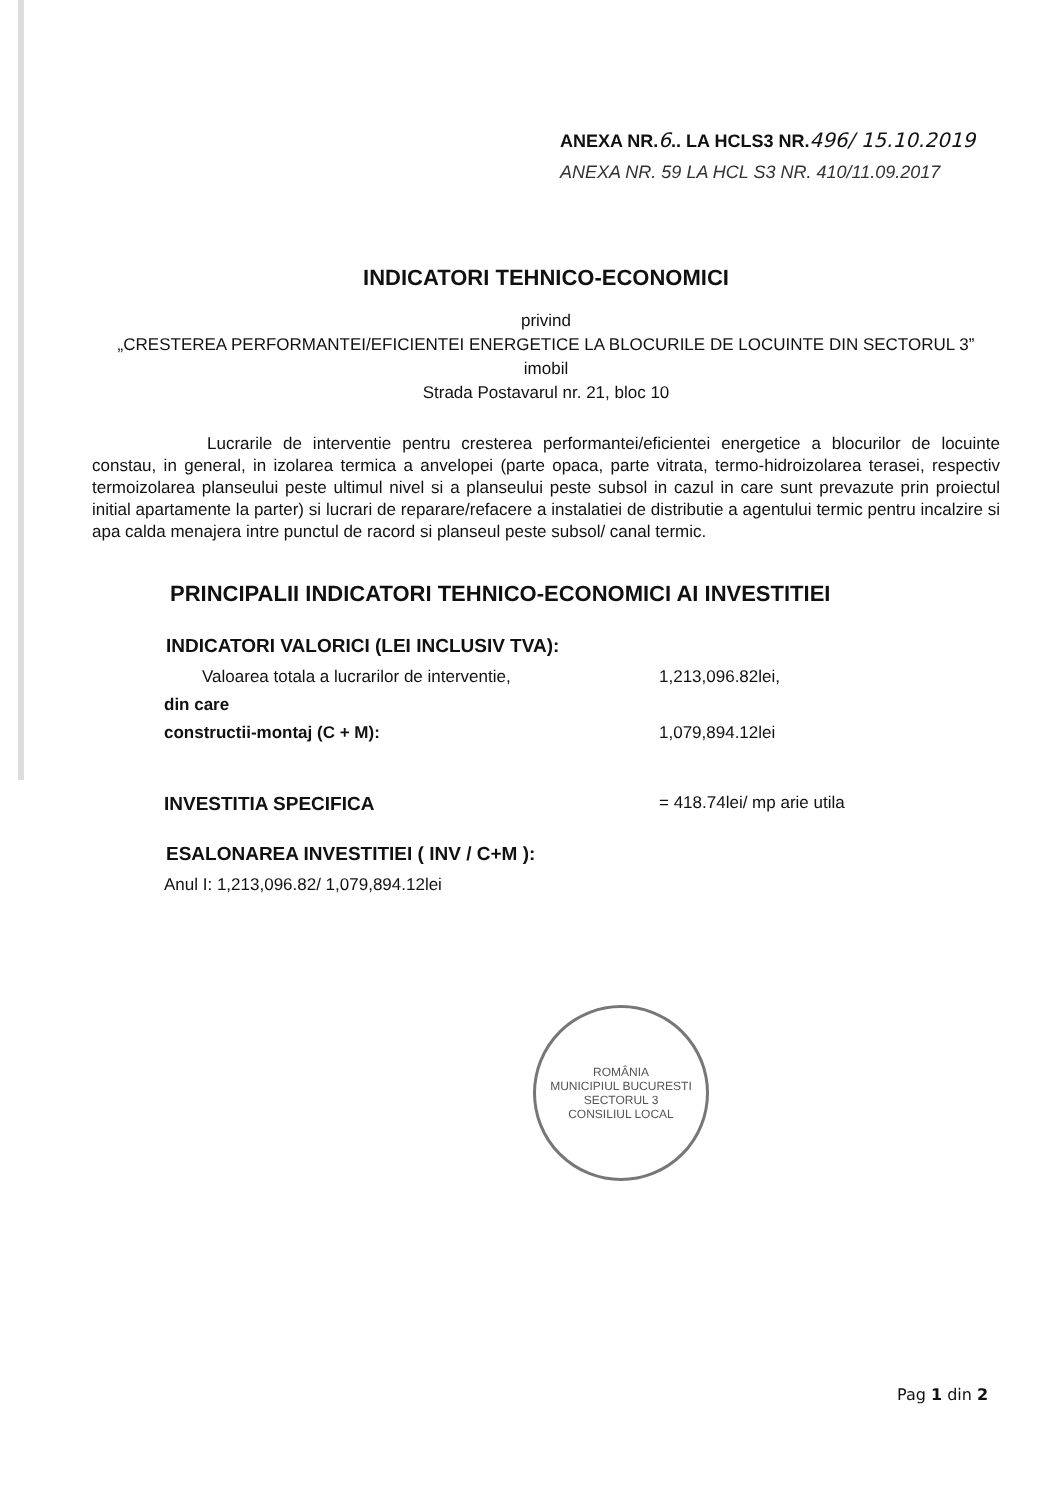ANEXA NR.6.. LA HCLS3 NR.496/ 15.10.2019
ANEXA NR. 59 LA HCL S3 NR. 410/11.09.2017
INDICATORI TEHNICO-ECONOMICI
privind
„CRESTEREA PERFORMANTEI/EFICIENTEI ENERGETICE LA BLOCURILE DE LOCUINTE DIN SECTORUL 3”
imobil
Strada Postavarul nr. 21, bloc 10
Lucrarile de interventie pentru cresterea performantei/eficientei energetice a blocurilor de locuinte constau, in general, in izolarea termica a anvelopei (parte opaca, parte vitrata, termo-hidroizolarea terasei, respectiv termoizolarea planseului peste ultimul nivel si a planseului peste subsol in cazul in care sunt prevazute prin proiectul initial apartamente la parter) si lucrari de reparare/refacere a instalatiei de distributie a agentului termic pentru incalzire si apa calda menajera intre punctul de racord si planseul peste subsol/ canal termic.
PRINCIPALII INDICATORI TEHNICO-ECONOMICI AI INVESTITIEI
INDICATORI VALORICI (LEI INCLUSIV TVA):
Valoarea totala a lucrarilor de interventie, 1,213,096.82lei,
din care
constructii-montaj (C + M): 1,079,894.12lei
INVESTITIA SPECIFICA = 418.74lei/ mp arie utila
ESALONAREA INVESTITIEI ( INV / C+M ):
Anul I: 1,213,096.82/ 1,079,894.12lei
ROMÂNIA
MUNICIPIUL BUCURESTI SECTORUL 3
CONSILIUL LOCAL
Pag 1 din 2